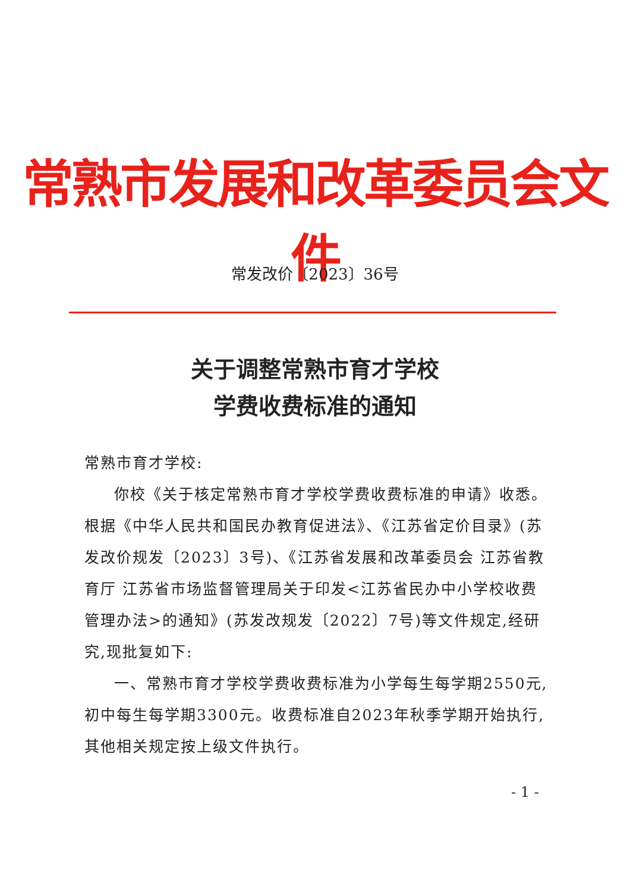常熟市发展和改革委员会文件
常发改价〔2023〕36号
关于调整常熟市育才学校
学费收费标准的通知
常熟市育才学校:
你校《关于核定常熟市育才学校学费收费标准的申请》收悉。根据《中华人民共和国民办教育促进法》、《江苏省定价目录》(苏发改价规发〔2023〕3号)、《江苏省发展和改革委员会 江苏省教育厅 江苏省市场监督管理局关于印发<江苏省民办中小学校收费管理办法>的通知》(苏发改规发〔2022〕7号)等文件规定,经研究,现批复如下:
一、常熟市育才学校学费收费标准为小学每生每学期2550元,初中每生每学期3300元。收费标准自2023年秋季学期开始执行,其他相关规定按上级文件执行。
- 1 -